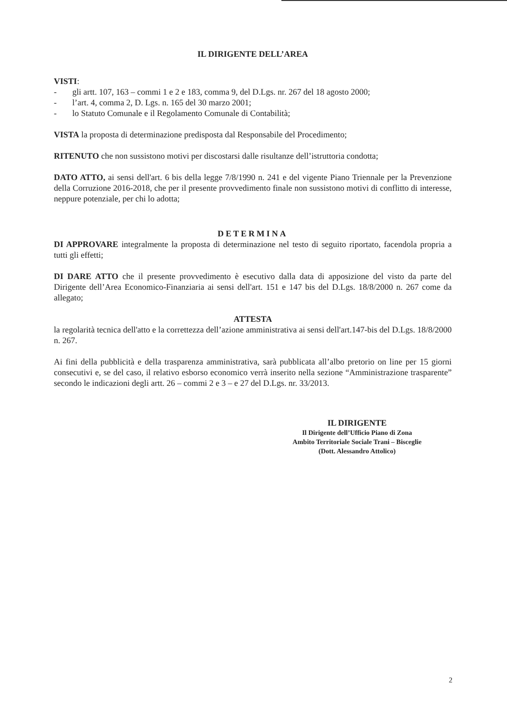IL DIRIGENTE DELL’AREA
VISTI:
- gli artt. 107, 163 – commi 1 e 2 e 183, comma 9, del D.Lgs. nr. 267 del 18 agosto 2000;
- l’art. 4, comma 2, D. Lgs. n. 165 del 30 marzo 2001;
- lo Statuto Comunale e il Regolamento Comunale di Contabilità;
VISTA la proposta di determinazione predisposta dal Responsabile del Procedimento;
RITENUTO che non sussistono motivi per discostarsi dalle risultanze dell’istruttoria condotta;
DATO ATTO, ai sensi dell'art. 6 bis della legge 7/8/1990 n. 241 e del vigente Piano Triennale per la Prevenzione della Corruzione 2016-2018, che per il presente provvedimento finale non sussistono motivi di conflitto di interesse, neppure potenziale, per chi lo adotta;
DETERMINA
DI APPROVARE integralmente la proposta di determinazione nel testo di seguito riportato, facendola propria a tutti gli effetti;
DI DARE ATTO che il presente provvedimento è esecutivo dalla data di apposizione del visto da parte del Dirigente dell’Area Economico-Finanziaria ai sensi dell'art. 151 e 147 bis del D.Lgs. 18/8/2000 n. 267 come da allegato;
ATTESTA
la regolarità tecnica dell'atto e la correttezza dell’azione amministrativa ai sensi dell'art.147-bis del D.Lgs. 18/8/2000 n. 267.
Ai fini della pubblicità e della trasparenza amministrativa, sarà pubblicata all’albo pretorio on line per 15 giorni consecutivi e, se del caso, il relativo esborso economico verrà inserito nella sezione “Amministrazione trasparente” secondo le indicazioni degli artt. 26 – commi 2 e 3 – e 27 del D.Lgs. nr. 33/2013.
IL DIRIGENTE
Il Dirigente dell’Ufficio Piano di Zona
Ambito Territoriale Sociale Trani – Bisceglie
(Dott. Alessandro Attolico)
2